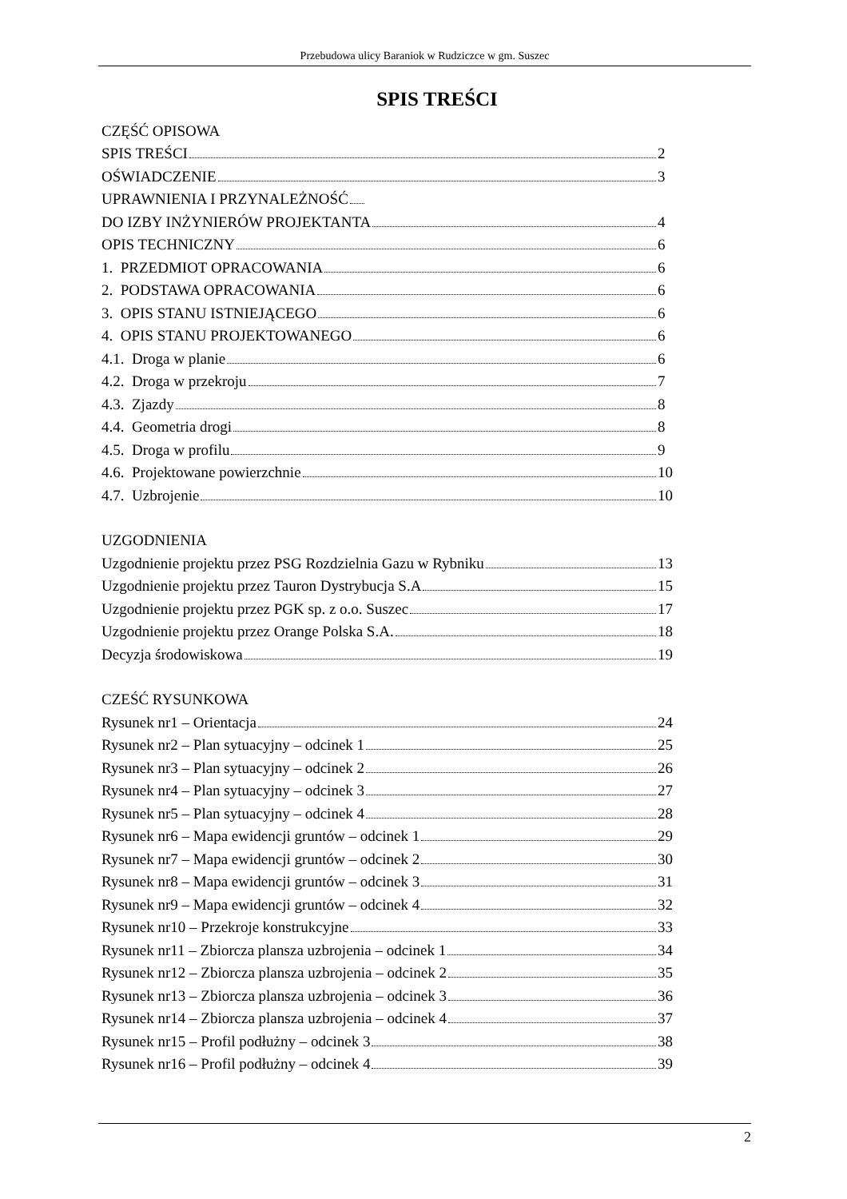Przebudowa ulicy Baraniok w Rudziczce w gm. Suszec
SPIS TREŚCI
CZĘŚĆ OPISOWA
SPIS TREŚCI 2
OŚWIADCZENIE 3
UPRAWNIENIA I PRZYNALEŻNOŚĆ
DO IZBY INŻYNIERÓW PROJEKTANTA 4
OPIS TECHNICZNY 6
1. PRZEDMIOT OPRACOWANIA 6
2. PODSTAWA OPRACOWANIA 6
3. OPIS STANU ISTNIEJĄCEGO 6
4. OPIS STANU PROJEKTOWANEGO 6
4.1. Droga w planie 6
4.2. Droga w przekroju 7
4.3. Zjazdy 8
4.4. Geometria drogi 8
4.5. Droga w profilu 9
4.6. Projektowane powierzchnie 10
4.7. Uzbrojenie 10
UZGODNIENIA
Uzgodnienie projektu przez PSG Rozdzielnia Gazu w Rybniku 13
Uzgodnienie projektu przez Tauron Dystrybucja S.A 15
Uzgodnienie projektu przez PGK sp. z o.o. Suszec 17
Uzgodnienie projektu przez Orange Polska S.A. 18
Decyzja środowiskowa 19
CZEŚĆ RYSUNKOWA
Rysunek nr1 – Orientacja 24
Rysunek nr2 – Plan sytuacyjny – odcinek 1 25
Rysunek nr3 – Plan sytuacyjny – odcinek 2 26
Rysunek nr4 – Plan sytuacyjny – odcinek 3 27
Rysunek nr5 – Plan sytuacyjny – odcinek 4 28
Rysunek nr6 – Mapa ewidencji gruntów – odcinek 1 29
Rysunek nr7 – Mapa ewidencji gruntów – odcinek 2 30
Rysunek nr8 – Mapa ewidencji gruntów – odcinek 3 31
Rysunek nr9 – Mapa ewidencji gruntów – odcinek 4 32
Rysunek nr10 – Przekroje konstrukcyjne 33
Rysunek nr11 – Zbiorcza plansza uzbrojenia – odcinek 1 34
Rysunek nr12 – Zbiorcza plansza uzbrojenia – odcinek 2 35
Rysunek nr13 – Zbiorcza plansza uzbrojenia – odcinek 3 36
Rysunek nr14 – Zbiorcza plansza uzbrojenia – odcinek 4 37
Rysunek nr15 – Profil podłużny – odcinek 3 38
Rysunek nr16 – Profil podłużny – odcinek 4 39
2